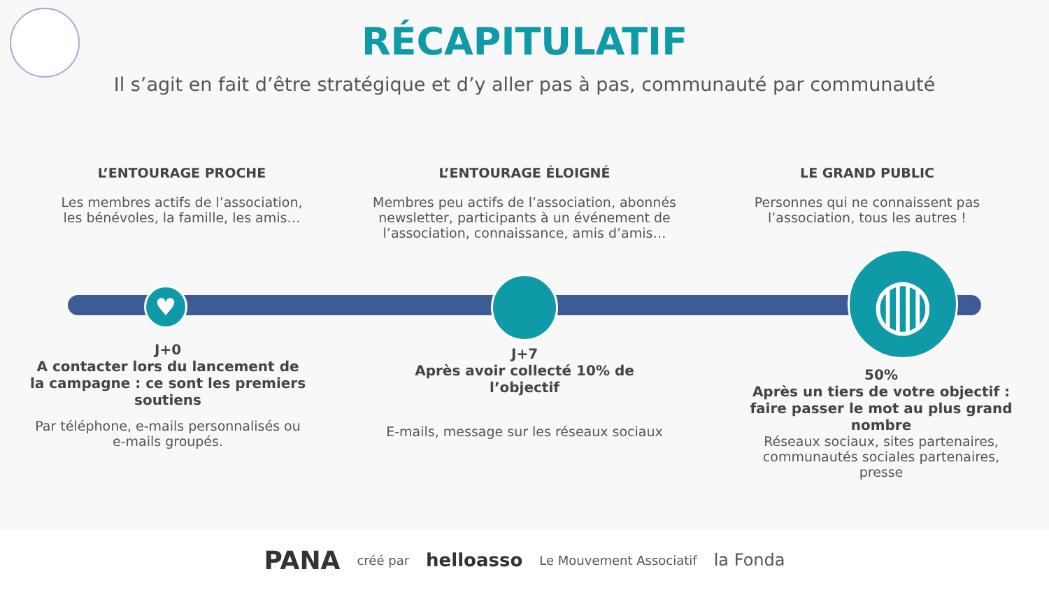RÉCAPITULATIF
Il s’agit en fait d’être stratégique et d’y aller pas à pas, communauté par communauté
L’ENTOURAGE PROCHE
Les membres actifs de l’association,
les bénévoles, la famille, les amis…
L’ENTOURAGE ÉLOIGNÉ
Membres peu actifs de l’association, abonnés newsletter, participants à un événement de l’association, connaissance, amis d’amis…
LE GRAND PUBLIC
Personnes qui ne connaissent pas l’association, tous les autres !
♥ ◍
J+0
A contacter lors du lancement de la campagne : ce sont les premiers soutiens
Par téléphone, e-mails personnalisés ou e-mails groupés.
J+7
Après avoir collecté 10% de l’objectif
E-mails, message sur les réseaux sociaux
50%
Après un tiers de votre objectif : faire passer le mot au plus grand nombre
Réseaux sociaux, sites partenaires, communautés sociales partenaires, presse
PANA créé par helloasso Le Mouvement Associatif la Fonda